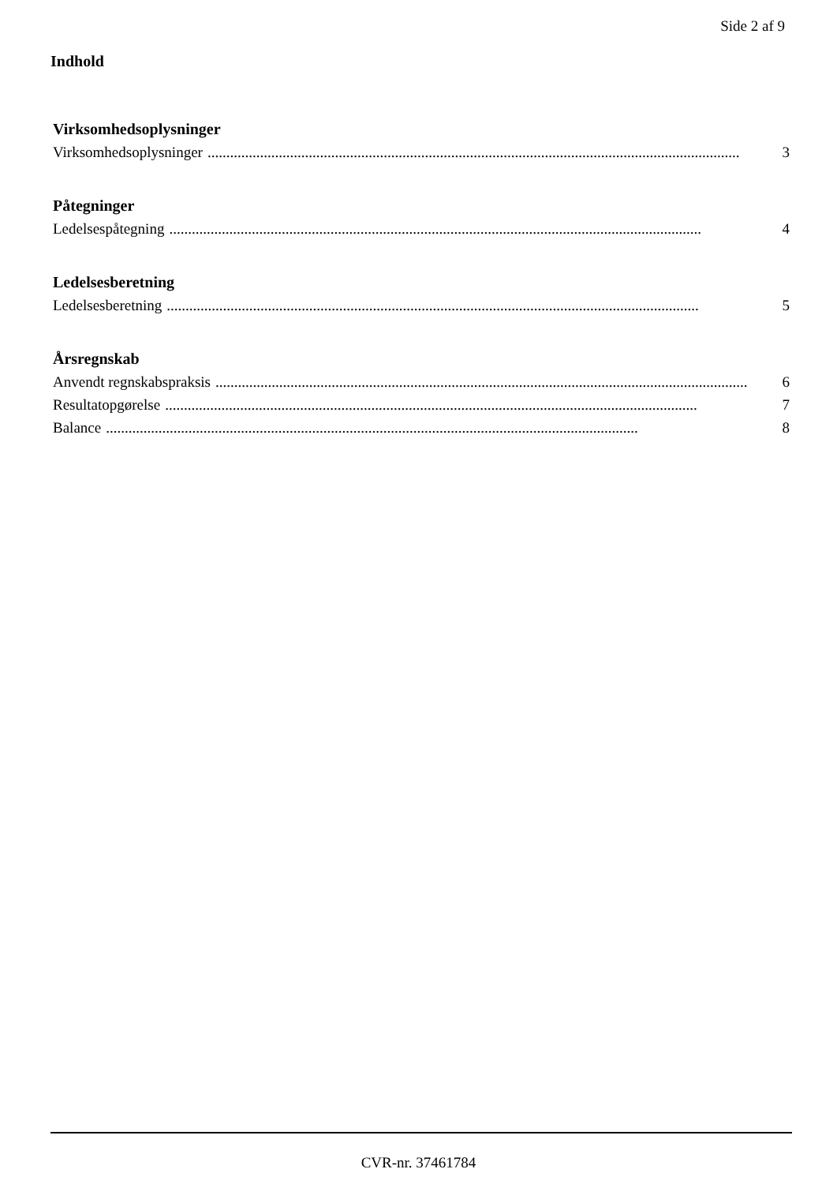Side 2 af 9
Indhold
Virksomhedsoplysninger
Virksomhedsoplysninger.............................................................................................................................................. 3
Påtegninger
Ledelsespåtegning.............................................................................................................................................. 4
Ledelsesberetning
Ledelsesberetning.............................................................................................................................................. 5
Årsregnskab
Anvendt regnskabspraksis.............................................................................................................................................. 6
Resultatopgørelse.............................................................................................................................................. 7
Balance.............................................................................................................................................. 8
CVR-nr. 37461784